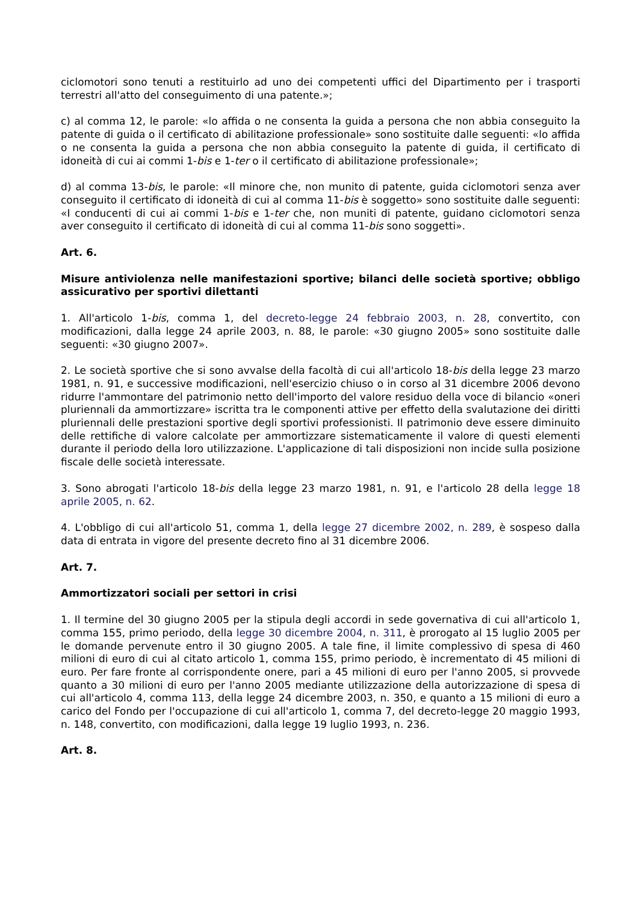ciclomotori sono tenuti a restituirlo ad uno dei competenti uffici del Dipartimento per i trasporti terrestri all'atto del conseguimento di una patente.»;
c) al comma 12, le parole: «lo affida o ne consenta la guida a persona che non abbia conseguito la patente di guida o il certificato di abilitazione professionale» sono sostituite dalle seguenti: «lo affida o ne consenta la guida a persona che non abbia conseguito la patente di guida, il certificato di idoneità di cui ai commi 1-bis e 1-ter o il certificato di abilitazione professionale»;
d) al comma 13-bis, le parole: «Il minore che, non munito di patente, guida ciclomotori senza aver conseguito il certificato di idoneità di cui al comma 11-bis è soggetto» sono sostituite dalle seguenti: «I conducenti di cui ai commi 1-bis e 1-ter che, non muniti di patente, guidano ciclomotori senza aver conseguito il certificato di idoneità di cui al comma 11-bis sono soggetti».
Art. 6.
Misure antiviolenza nelle manifestazioni sportive; bilanci delle società sportive; obbligo assicurativo per sportivi dilettanti
1. All'articolo 1-bis, comma 1, del decreto-legge 24 febbraio 2003, n. 28, convertito, con modificazioni, dalla legge 24 aprile 2003, n. 88, le parole: «30 giugno 2005» sono sostituite dalle seguenti: «30 giugno 2007».
2. Le società sportive che si sono avvalse della facoltà di cui all'articolo 18-bis della legge 23 marzo 1981, n. 91, e successive modificazioni, nell'esercizio chiuso o in corso al 31 dicembre 2006 devono ridurre l'ammontare del patrimonio netto dell'importo del valore residuo della voce di bilancio «oneri pluriennali da ammortizzare» iscritta tra le componenti attive per effetto della svalutazione dei diritti pluriennali delle prestazioni sportive degli sportivi professionisti. Il patrimonio deve essere diminuito delle rettifiche di valore calcolate per ammortizzare sistematicamente il valore di questi elementi durante il periodo della loro utilizzazione. L'applicazione di tali disposizioni non incide sulla posizione fiscale delle società interessate.
3. Sono abrogati l'articolo 18-bis della legge 23 marzo 1981, n. 91, e l'articolo 28 della legge 18 aprile 2005, n. 62.
4. L'obbligo di cui all'articolo 51, comma 1, della legge 27 dicembre 2002, n. 289, è sospeso dalla data di entrata in vigore del presente decreto fino al 31 dicembre 2006.
Art. 7.
Ammortizzatori sociali per settori in crisi
1. Il termine del 30 giugno 2005 per la stipula degli accordi in sede governativa di cui all'articolo 1, comma 155, primo periodo, della legge 30 dicembre 2004, n. 311, è prorogato al 15 luglio 2005 per le domande pervenute entro il 30 giugno 2005. A tale fine, il limite complessivo di spesa di 460 milioni di euro di cui al citato articolo 1, comma 155, primo periodo, è incrementato di 45 milioni di euro. Per fare fronte al corrispondente onere, pari a 45 milioni di euro per l'anno 2005, si provvede quanto a 30 milioni di euro per l'anno 2005 mediante utilizzazione della autorizzazione di spesa di cui all'articolo 4, comma 113, della legge 24 dicembre 2003, n. 350, e quanto a 15 milioni di euro a carico del Fondo per l'occupazione di cui all'articolo 1, comma 7, del decreto-legge 20 maggio 1993, n. 148, convertito, con modificazioni, dalla legge 19 luglio 1993, n. 236.
Art. 8.